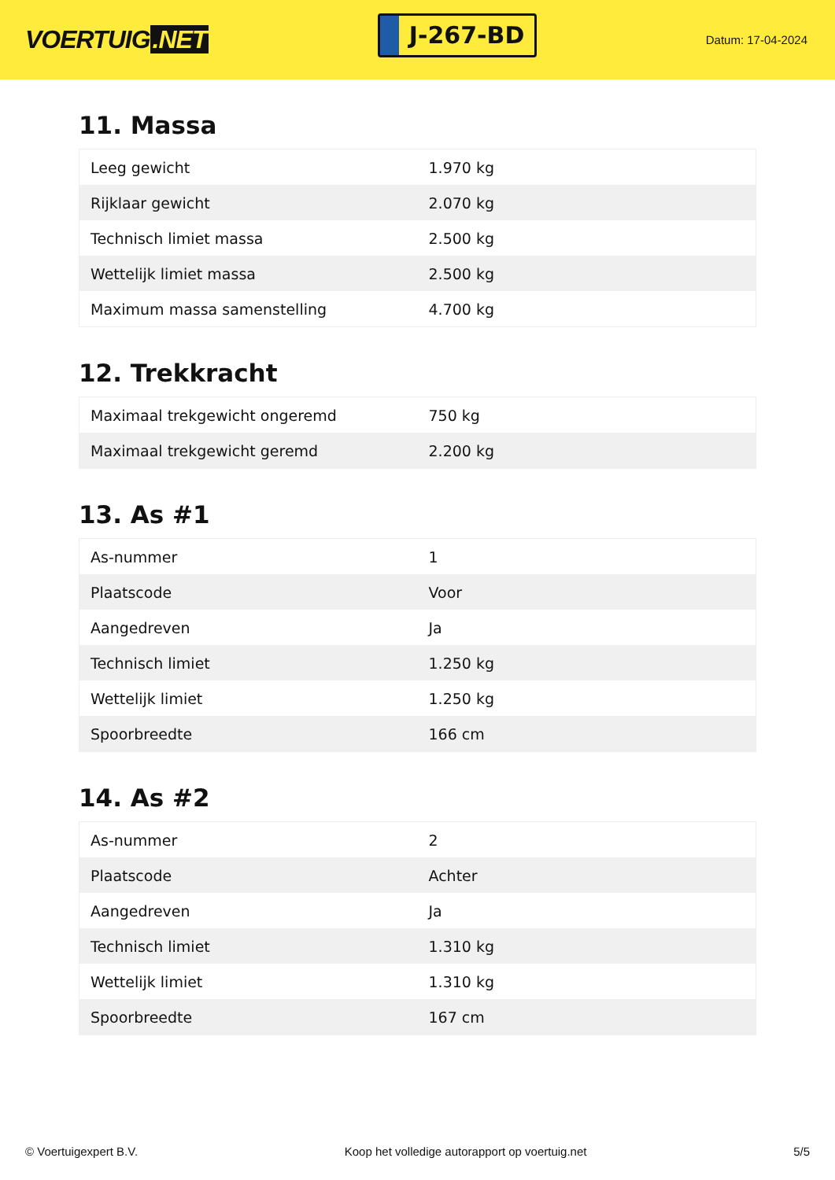VOERTUIG.NET
J-267-BD
Datum: 17-04-2024
11. Massa
| Leeg gewicht | 1.970 kg |
| Rijklaar gewicht | 2.070 kg |
| Technisch limiet massa | 2.500 kg |
| Wettelijk limiet massa | 2.500 kg |
| Maximum massa samenstelling | 4.700 kg |
12. Trekkracht
| Maximaal trekgewicht ongeremd | 750 kg |
| Maximaal trekgewicht geremd | 2.200 kg |
13. As #1
| As-nummer | 1 |
| Plaatscode | Voor |
| Aangedreven | Ja |
| Technisch limiet | 1.250 kg |
| Wettelijk limiet | 1.250 kg |
| Spoorbreedte | 166 cm |
14. As #2
| As-nummer | 2 |
| Plaatscode | Achter |
| Aangedreven | Ja |
| Technisch limiet | 1.310 kg |
| Wettelijk limiet | 1.310 kg |
| Spoorbreedte | 167 cm |
© Voertuigexpert B.V. Koop het volledige autorapport op voertuig.net 5/5